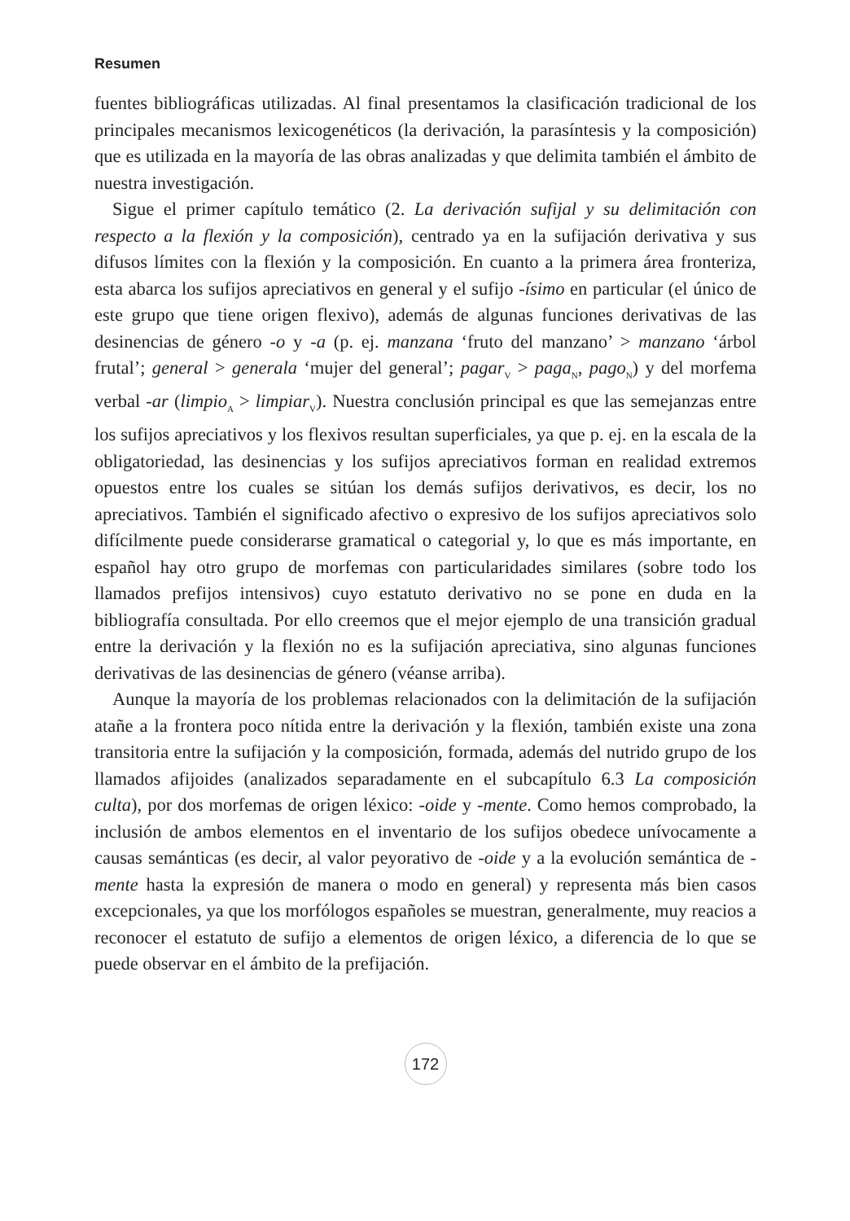Resumen
fuentes bibliográficas utilizadas. Al final presentamos la clasificación tradicional de los principales mecanismos lexicogenéticos (la derivación, la parasíntesis y la composición) que es utilizada en la mayoría de las obras analizadas y que delimita también el ámbito de nuestra investigación.
Sigue el primer capítulo temático (2. La derivación sufijal y su delimitación con respecto a la flexión y la composición), centrado ya en la sufijación derivativa y sus difusos límites con la flexión y la composición. En cuanto a la primera área fronteriza, esta abarca los sufijos apreciativos en general y el sufijo -ísimo en particular (el único de este grupo que tiene origen flexivo), además de algunas funciones derivativas de las desinencias de género -o y -a (p. ej. manzana ‘fruto del manzano’ > manzano ‘árbol frutal’; general > generala ‘mujer del general’; pagar<sub>V</sub> > paga<sub>N</sub>, pago<sub>N</sub>) y del morfema verbal -ar (limpio<sub>A</sub> > limpiar<sub>V</sub>). Nuestra conclusión principal es que las semejanzas entre los sufijos apreciativos y los flexivos resultan superficiales, ya que p. ej. en la escala de la obligatoriedad, las desinencias y los sufijos apreciativos forman en realidad extremos opuestos entre los cuales se sitúan los demás sufijos derivativos, es decir, los no apreciativos. También el significado afectivo o expresivo de los sufijos apreciativos solo difícilmente puede considerarse gramatical o categorial y, lo que es más importante, en español hay otro grupo de morfemas con particularidades similares (sobre todo los llamados prefijos intensivos) cuyo estatuto derivativo no se pone en duda en la bibliografía consultada. Por ello creemos que el mejor ejemplo de una transición gradual entre la derivación y la flexión no es la sufijación apreciativa, sino algunas funciones derivativas de las desinencias de género (véanse arriba).
Aunque la mayoría de los problemas relacionados con la delimitación de la sufijación atañe a la frontera poco nítida entre la derivación y la flexión, también existe una zona transitoria entre la sufijación y la composición, formada, además del nutrido grupo de los llamados afijoides (analizados separadamente en el subcapítulo 6.3 La composición culta), por dos morfemas de origen léxico: -oide y -mente. Como hemos comprobado, la inclusión de ambos elementos en el inventario de los sufijos obedece unívocamente a causas semánticas (es decir, al valor peyorativo de -oide y a la evolución semántica de -mente hasta la expresión de manera o modo en general) y representa más bien casos excepcionales, ya que los morfólogos españoles se muestran, generalmente, muy reacios a reconocer el estatuto de sufijo a elementos de origen léxico, a diferencia de lo que se puede observar en el ámbito de la prefijación.
172